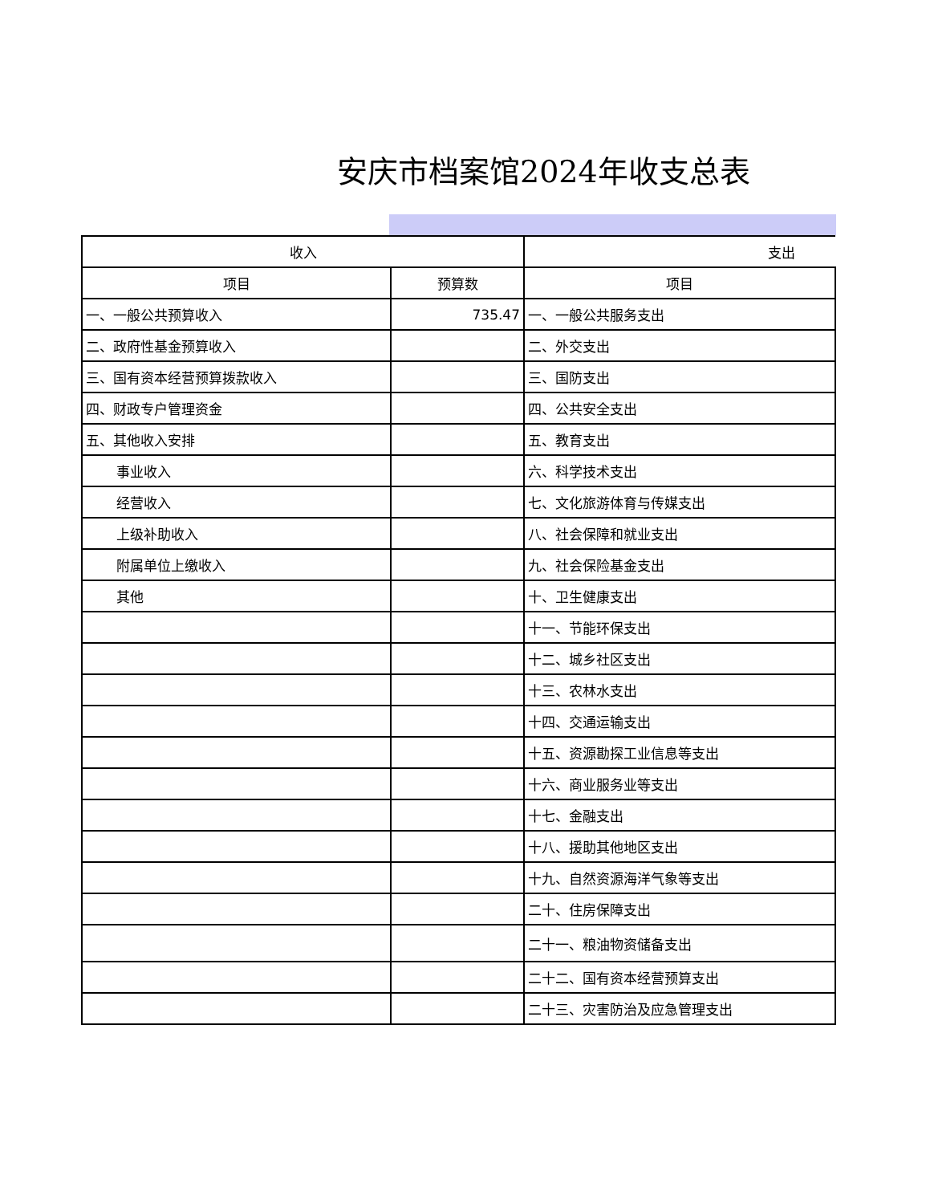安庆市档案馆2024年收支总表
| 收入 | | 支出 |
| --- | --- | --- |
| 项目 | 预算数 | 项目 |
| 一、一般公共预算收入 | 735.47 | 一、一般公共服务支出 |
| 二、政府性基金预算收入 | | 二、外交支出 |
| 三、国有资本经营预算拨款收入 | | 三、国防支出 |
| 四、财政专户管理资金 | | 四、公共安全支出 |
| 五、其他收入安排 | | 五、教育支出 |
| 事业收入 | | 六、科学技术支出 |
| 经营收入 | | 七、文化旅游体育与传媒支出 |
| 上级补助收入 | | 八、社会保障和就业支出 |
| 附属单位上缴收入 | | 九、社会保险基金支出 |
| 其他 | | 十、卫生健康支出 |
| | | 十一、节能环保支出 |
| | | 十二、城乡社区支出 |
| | | 十三、农林水支出 |
| | | 十四、交通运输支出 |
| | | 十五、资源勘探工业信息等支出 |
| | | 十六、商业服务业等支出 |
| | | 十七、金融支出 |
| | | 十八、援助其他地区支出 |
| | | 十九、自然资源海洋气象等支出 |
| | | 二十、住房保障支出 |
| | | 二十一、粮油物资储备支出 |
| | | 二十二、国有资本经营预算支出 |
| | | 二十三、灾害防治及应急管理支出 |